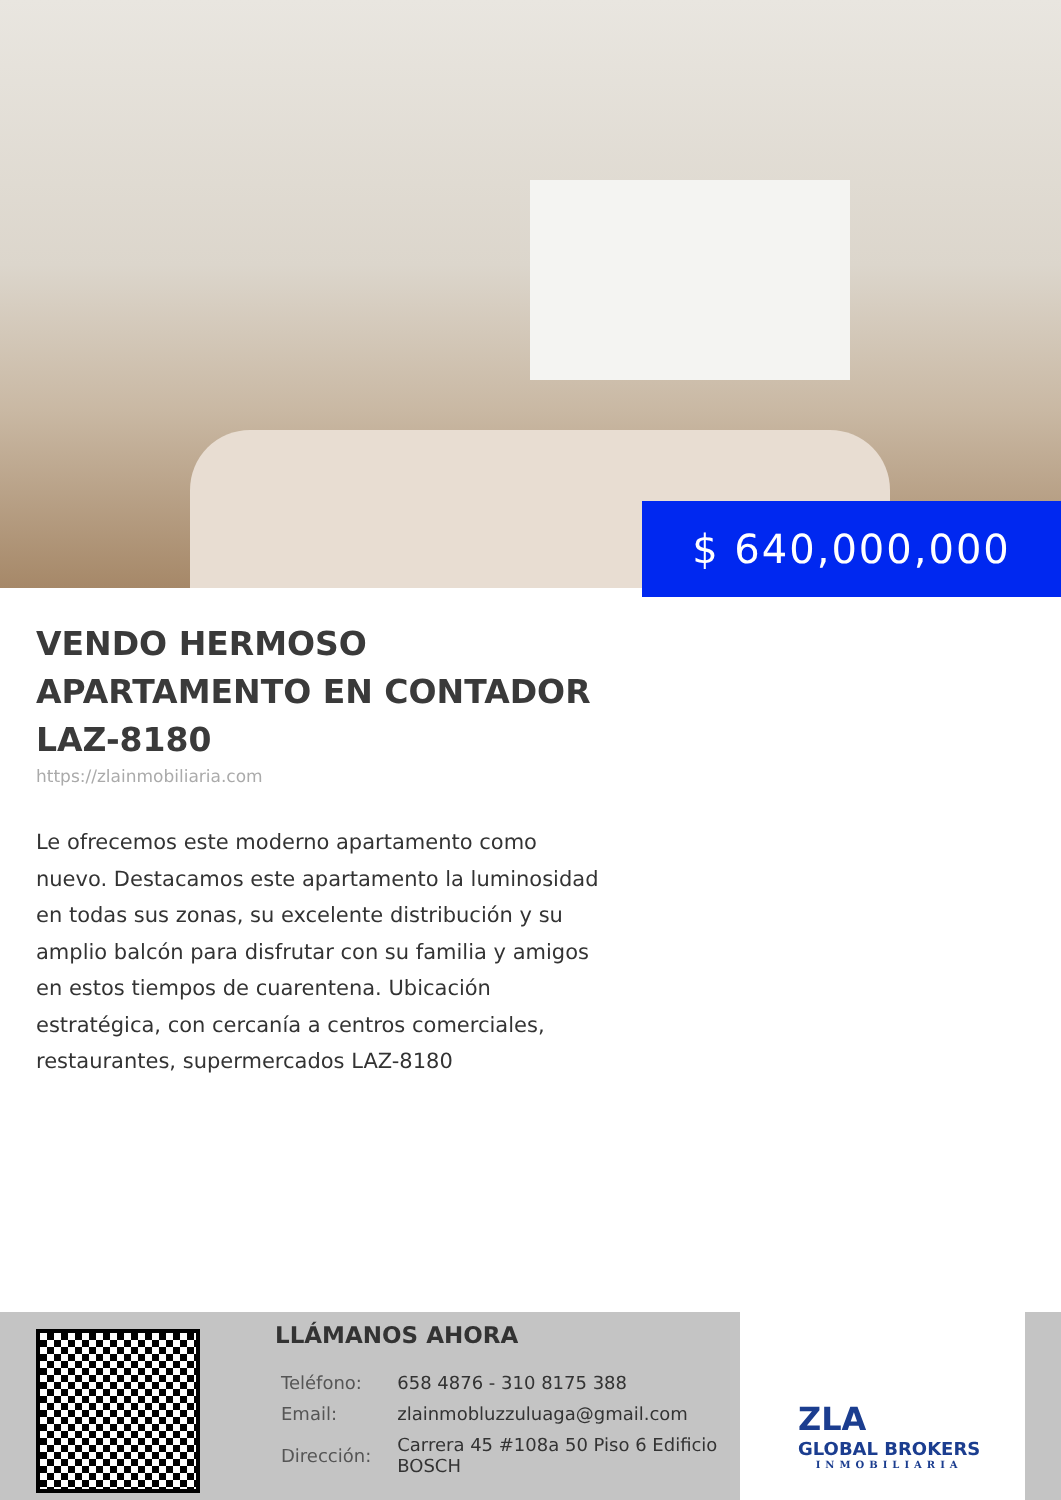$ 640,000,000
VENDO HERMOSO APARTAMENTO EN CONTADOR LAZ-8180
https://zlainmobiliaria.com
Le ofrecemos este moderno apartamento como nuevo. Destacamos este apartamento la luminosidad en todas sus zonas, su excelente distribución y su amplio balcón para disfrutar con su familia y amigos en estos tiempos de cuarentena. Ubicación estratégica, con cercanía a centros comerciales, restaurantes, supermercados LAZ-8180
LLÁMANOS AHORA
| Teléfono: | 658 4876 - 310 8175 388 |
| Email: | zlainmobluzzuluaga@gmail.com |
| Dirección: | Carrera 45 #108a 50 Piso 6 Edificio BOSCH |
ZLA
GLOBAL BROKERS
INMOBILIARIA